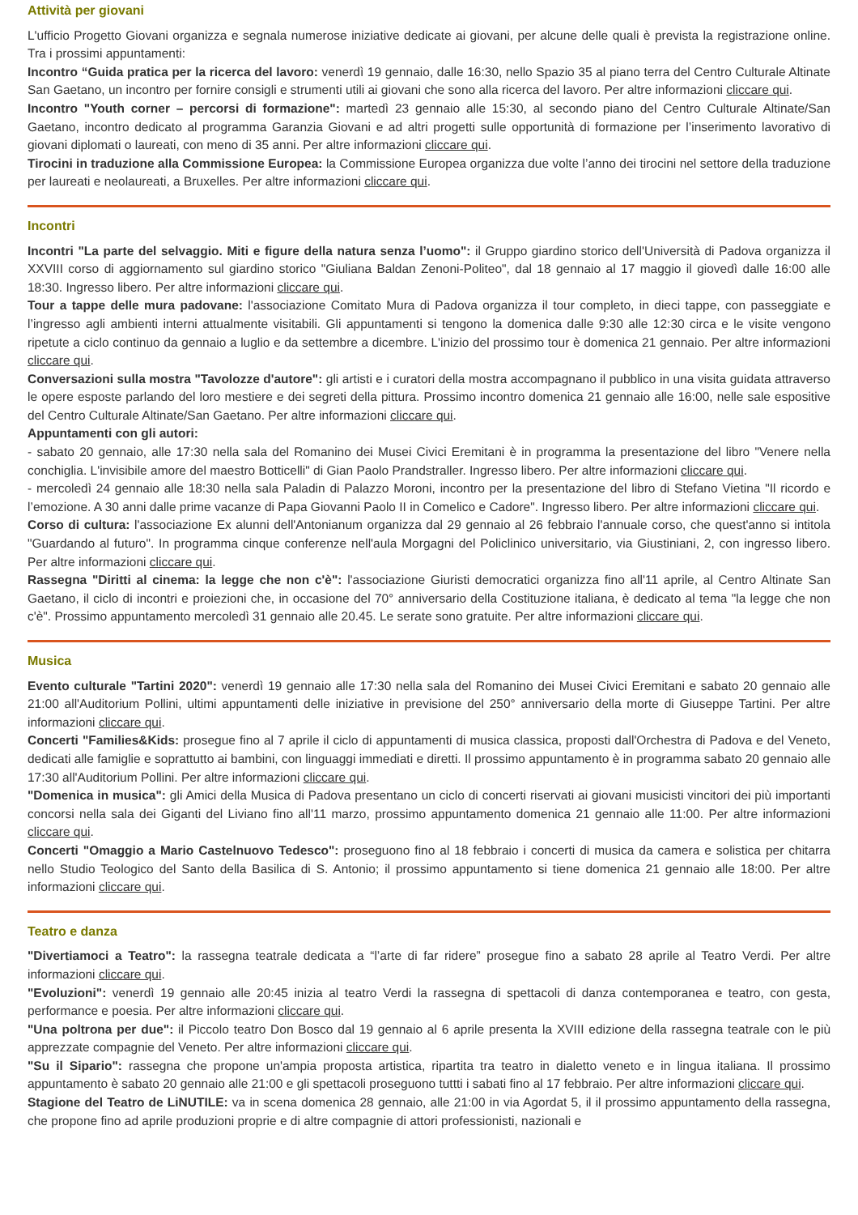Attività per giovani
L'ufficio Progetto Giovani organizza e segnala numerose iniziative dedicate ai giovani, per alcune delle quali è prevista la registrazione online. Tra i prossimi appuntamenti:
Incontro “Guida pratica per la ricerca del lavoro: venerdì 19 gennaio, dalle 16:30, nello Spazio 35 al piano terra del Centro Culturale Altinate San Gaetano, un incontro per fornire consigli e strumenti utili ai giovani che sono alla ricerca del lavoro. Per altre informazioni cliccare qui.
Incontro "Youth corner – percorsi di formazione": martedì 23 gennaio alle 15:30, al secondo piano del Centro Culturale Altinate/San Gaetano, incontro dedicato al programma Garanzia Giovani e ad altri progetti sulle opportunità di formazione per l’inserimento lavorativo di giovani diplomati o laureati, con meno di 35 anni. Per altre informazioni cliccare qui.
Tirocini in traduzione alla Commissione Europea: la Commissione Europea organizza due volte l’anno dei tirocini nel settore della traduzione per laureati e neolaureati, a Bruxelles. Per altre informazioni cliccare qui.
Incontri
Incontri "La parte del selvaggio. Miti e figure della natura senza l’uomo": il Gruppo giardino storico dell'Università di Padova organizza il XXVIII corso di aggiornamento sul giardino storico "Giuliana Baldan Zenoni-Politeo", dal 18 gennaio al 17 maggio il giovedì dalle 16:00 alle 18:30. Ingresso libero. Per altre informazioni cliccare qui.
Tour a tappe delle mura padovane: l'associazione Comitato Mura di Padova organizza il tour completo, in dieci tappe, con passeggiate e l’ingresso agli ambienti interni attualmente visitabili. Gli appuntamenti si tengono la domenica dalle 9:30 alle 12:30 circa e le visite vengono ripetute a ciclo continuo da gennaio a luglio e da settembre a dicembre. L'inizio del prossimo tour è domenica 21 gennaio. Per altre informazioni cliccare qui.
Conversazioni sulla mostra "Tavolozze d'autore": gli artisti e i curatori della mostra accompagnano il pubblico in una visita guidata attraverso le opere esposte parlando del loro mestiere e dei segreti della pittura. Prossimo incontro domenica 21 gennaio alle 16:00, nelle sale espositive del Centro Culturale Altinate/San Gaetano. Per altre informazioni cliccare qui.
Appuntamenti con gli autori:
- sabato 20 gennaio, alle 17:30 nella sala del Romanino dei Musei Civici Eremitani è in programma la presentazione del libro "Venere nella conchiglia. L'invisibile amore del maestro Botticelli" di Gian Paolo Prandstraller. Ingresso libero. Per altre informazioni cliccare qui.
- mercoledì 24 gennaio alle 18:30 nella sala Paladin di Palazzo Moroni, incontro per la presentazione del libro di Stefano Vietina "Il ricordo e l’emozione. A 30 anni dalle prime vacanze di Papa Giovanni Paolo II in Comelico e Cadore". Ingresso libero. Per altre informazioni cliccare qui.
Corso di cultura: l'associazione Ex alunni dell'Antonianum organizza dal 29 gennaio al 26 febbraio l'annuale corso, che quest'anno si intitola "Guardando al futuro". In programma cinque conferenze nell'aula Morgagni del Policlinico universitario, via Giustiniani, 2, con ingresso libero. Per altre informazioni cliccare qui.
Rassegna "Diritti al cinema: la legge che non c'è": l'associazione Giuristi democratici organizza fino all'11 aprile, al Centro Altinate San Gaetano, il ciclo di incontri e proiezioni che, in occasione del 70° anniversario della Costituzione italiana, è dedicato al tema "la legge che non c'è". Prossimo appuntamento mercoledì 31 gennaio alle 20.45. Le serate sono gratuite. Per altre informazioni cliccare qui.
Musica
Evento culturale "Tartini 2020": venerdì 19 gennaio alle 17:30 nella sala del Romanino dei Musei Civici Eremitani e sabato 20 gennaio alle 21:00 all'Auditorium Pollini, ultimi appuntamenti delle iniziative in previsione del 250° anniversario della morte di Giuseppe Tartini. Per altre informazioni cliccare qui.
Concerti "Families&Kids: prosegue fino al 7 aprile il ciclo di appuntamenti di musica classica, proposti dall'Orchestra di Padova e del Veneto, dedicati alle famiglie e soprattutto ai bambini, con linguaggi immediati e diretti. Il prossimo appuntamento è in programma sabato 20 gennaio alle 17:30 all'Auditorium Pollini. Per altre informazioni cliccare qui.
"Domenica in musica": gli Amici della Musica di Padova presentano un ciclo di concerti riservati ai giovani musicisti vincitori dei più importanti concorsi nella sala dei Giganti del Liviano fino all'11 marzo, prossimo appuntamento domenica 21 gennaio alle 11:00. Per altre informazioni cliccare qui.
Concerti "Omaggio a Mario Castelnuovo Tedesco": proseguono fino al 18 febbraio i concerti di musica da camera e solistica per chitarra nello Studio Teologico del Santo della Basilica di S. Antonio; il prossimo appuntamento si tiene domenica 21 gennaio alle 18:00. Per altre informazioni cliccare qui.
Teatro e danza
"Divertiamoci a Teatro": la rassegna teatrale dedicata a “l’arte di far ridere” prosegue fino a sabato 28 aprile al Teatro Verdi. Per altre informazioni cliccare qui.
"Evoluzioni": venerdì 19 gennaio alle 20:45 inizia al teatro Verdi la rassegna di spettacoli di danza contemporanea e teatro, con gesta, performance e poesia. Per altre informazioni cliccare qui.
"Una poltrona per due": il Piccolo teatro Don Bosco dal 19 gennaio al 6 aprile presenta la XVIII edizione della rassegna teatrale con le più apprezzate compagnie del Veneto. Per altre informazioni cliccare qui.
"Su il Sipario": rassegna che propone un'ampia proposta artistica, ripartita tra teatro in dialetto veneto e in lingua italiana. Il prossimo appuntamento è sabato 20 gennaio alle 21:00 e gli spettacoli proseguono tuttti i sabati fino al 17 febbraio. Per altre informazioni cliccare qui.
Stagione del Teatro de LiNUTILE: va in scena domenica 28 gennaio, alle 21:00 in via Agordat 5, il il prossimo appuntamento della rassegna, che propone fino ad aprile produzioni proprie e di altre compagnie di attori professionisti, nazionali e